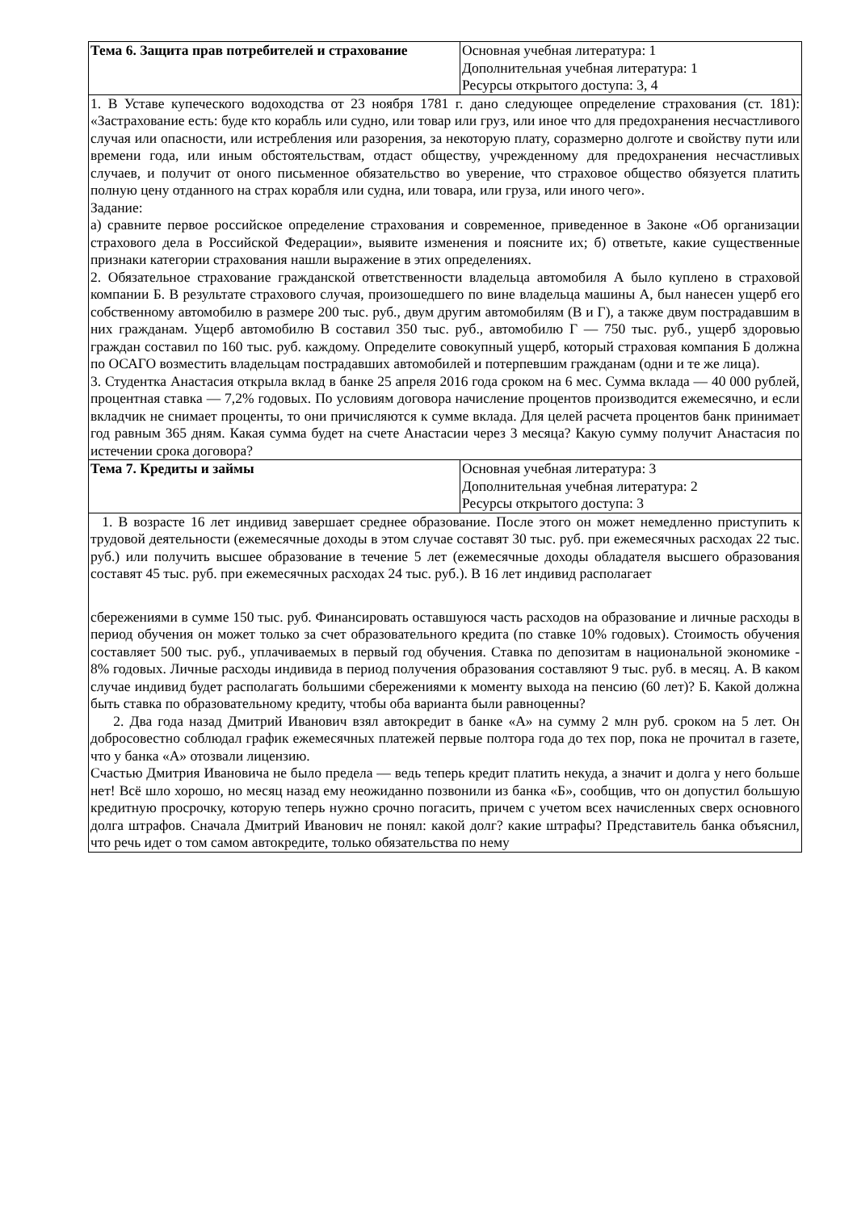| Тема 6. Защита прав потребителей и страхование | Основная учебная литература: 1 Дополнительная учебная литература: 1 Ресурсы открытого доступа: 3, 4 |
| 1. В Уставе купеческого водоходства от 23 ноября 1781 г. дано следующее определение страхования (ст. 181): «Застрахование есть: буде кто корабль или судно, или товар или груз, или иное что для предохранения несчастливого случая или опасности, или истребления или разорения, за некоторую плату, соразмерно долготе и свойству пути или времени года, или иным обстоятельствам, отдаст обществу, учрежденному для предохранения несчастливых случаев, и получит от оного письменное обязательство во уверение, что страховое общество обязуется платить полную цену отданного на страх корабля или судна, или товара, или груза, или иного чего». Задание: а) сравните первое российское определение страхования и современное, приведенное в Законе «Об организации страхового дела в Российской Федерации», выявите изменения и поясните их; б) ответьте, какие существенные признаки категории страхования нашли выражение в этих определениях. 2. Обязательное страхование гражданской ответственности владельца автомобиля А было куплено в страховой компании Б. В результате страхового случая, произошедшего по вине владельца машины А, был нанесен ущерб его собственному автомобилю в размере 200 тыс. руб., двум другим автомобилям (В и Г), а также двум пострадавшим в них гражданам. Ущерб автомобилю В составил 350 тыс. руб., автомобилю Г — 750 тыс. руб., ущерб здоровью граждан составил по 160 тыс. руб. каждому. Определите совокупный ущерб, который страховая компания Б должна по ОСАГО возместить владельцам пострадавших автомобилей и потерпевшим гражданам (одни и те же лица). 3. Студентка Анастасия открыла вклад в банке 25 апреля 2016 года сроком на 6 мес. Сумма вклада — 40 000 рублей, процентная ставка — 7,2% годовых. По условиям договора начисление процентов производится ежемесячно, и если вкладчик не снимает проценты, то они причисляются к сумме вклада. Для целей расчета процентов банк принимает год равным 365 дням. Какая сумма будет на счете Анастасии через 3 месяца? Какую сумму получит Анастасия по истечении срока договора? | |
| Тема 7. Кредиты и займы | Основная учебная литература: 3 Дополнительная учебная литература: 2 Ресурсы открытого доступа: 3 |
| 1. В возрасте 16 лет индивид завершает среднее образование. После этого он может немедленно приступить к трудовой деятельности (ежемесячные доходы в этом случае составят 30 тыс. руб. при ежемесячных расходах 22 тыс. руб.) или получить высшее образование в течение 5 лет (ежемесячные доходы обладателя высшего образования составят 45 тыс. руб. при ежемесячных расходах 24 тыс. руб.). В 16 лет индивид располагает сбережениями в сумме 150 тыс. руб. Финансировать оставшуюся часть расходов на образование и личные расходы в период обучения он может только за счет образовательного кредита (по ставке 10% годовых). Стоимость обучения составляет 500 тыс. руб., уплачиваемых в первый год обучения. Ставка по депозитам в национальной экономике - 8% годовых. Личные расходы индивида в период получения образования составляют 9 тыс. руб. в месяц. А. В каком случае индивид будет располагать большими сбережениями к моменту выхода на пенсию (60 лет)? Б. Какой должна быть ставка по образовательному кредиту, чтобы оба варианта были равноценны? 2. Два года назад Дмитрий Иванович взял автокредит в банке «А» на сумму 2 млн руб. сроком на 5 лет. Он добросовестно соблюдал график ежемесячных платежей первые полтора года до тех пор, пока не прочитал в газете, что у банка «А» отозвали лицензию. Счастью Дмитрия Ивановича не было предела — ведь теперь кредит платить некуда, а значит и долга у него больше нет! Всё шло хорошо, но месяц назад ему неожиданно позвонили из банка «Б», сообщив, что он допустил большую кредитную просрочку, которую теперь нужно срочно погасить, причем с учетом всех начисленных сверх основного долга штрафов. Сначала Дмитрий Иванович не понял: какой долг? какие штрафы? Представитель банка объяснил, что речь идет о том самом автокредите, только обязательства по нему | |